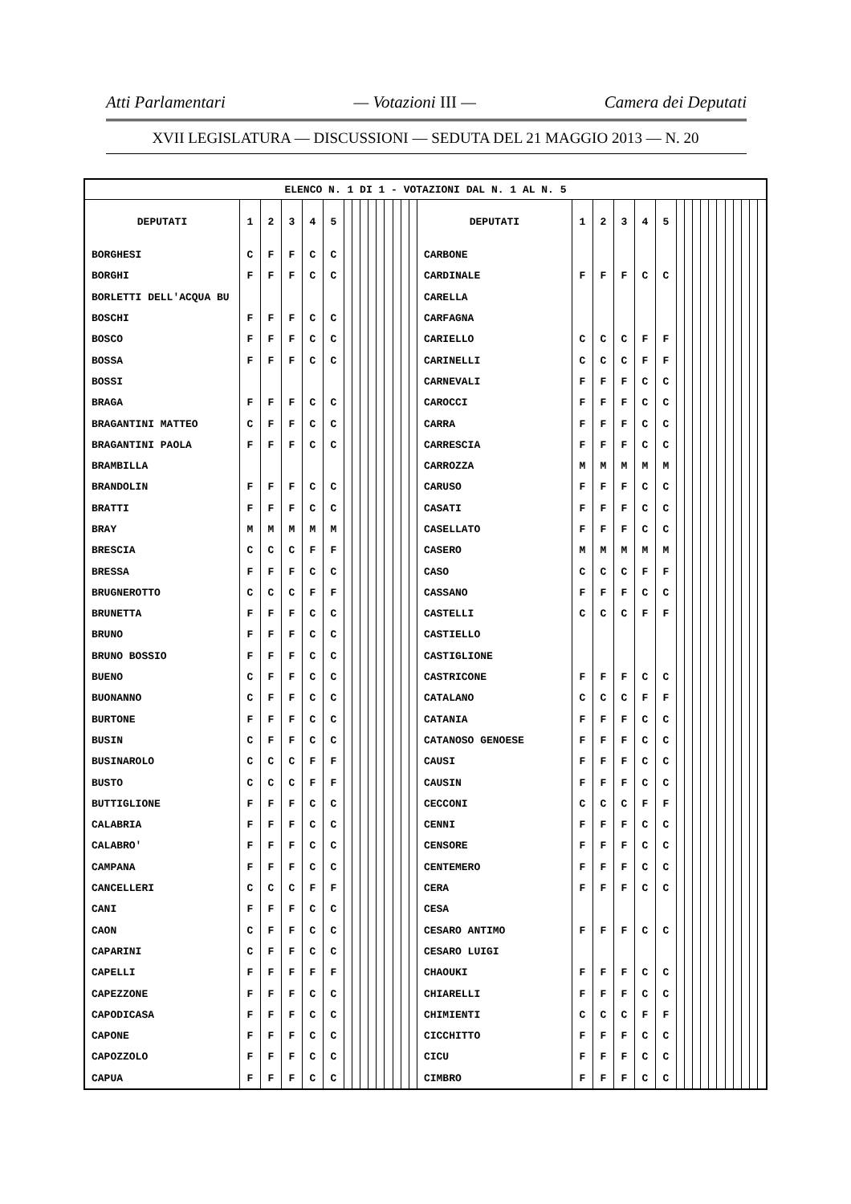Atti Parlamentari — Votazioni III — Camera dei Deputati
XVII LEGISLATURA — DISCUSSIONI — SEDUTA DEL 21 MAGGIO 2013 — N. 20
| ELENCO N. 1 DI 1 - VOTAZIONI DAL N. 1 AL N. 5 | | | | | | | | | | | | | | | | | | | | | | | | | | | | | | | |
| --- | --- | --- | --- | --- | --- | --- | --- | --- | --- | --- | --- | --- | --- | --- | --- | --- | --- | --- | --- | --- | --- | --- | --- | --- | --- | --- | --- | --- | --- | --- | --- |
| DEPUTATI | 1 | 2 | 3 | 4 | 5 | | | | | | | | | | DEPUTATI | 1 | 2 | 3 | 4 | 5 | | | | | | | | | | | |
| BORGHESI | C | F | F | C | C | | | | | | | | | | CARBONE | | | | | | | | | | | | | | | | |
| BORGHI | F | F | F | C | C | | | | | | | | | | CARDINALE | F | F | F | C | C | | | | | | | | | | | |
| BORLETTI DELL'ACQUA BU | | | | | | | | | | | | | | | CARELLA | | | | | | | | | | | | | | | | |
| BOSCHI | F | F | F | C | C | | | | | | | | | | CARFAGNA | | | | | | | | | | | | | | | | |
| BOSCO | F | F | F | C | C | | | | | | | | | | CARIELLO | C | C | C | F | F | | | | | | | | | | | |
| BOSSA | F | F | F | C | C | | | | | | | | | | CARINELLI | C | C | C | F | F | | | | | | | | | | | |
| BOSSI | | | | | | | | | | | | | | | CARNEVALI | F | F | F | C | C | | | | | | | | | | | |
| BRAGA | F | F | F | C | C | | | | | | | | | | CAROCCI | F | F | F | C | C | | | | | | | | | | | |
| BRAGANTINI MATTEO | C | F | F | C | C | | | | | | | | | | CARRA | F | F | F | C | C | | | | | | | | | | | |
| BRAGANTINI PAOLA | F | F | F | C | C | | | | | | | | | | CARRESCIA | F | F | F | C | C | | | | | | | | | | | |
| BRAMBILLA | | | | | | | | | | | | | | | CARROZZA | M | M | M | M | M | | | | | | | | | | | |
| BRANDOLIN | F | F | F | C | C | | | | | | | | | | CARUSO | F | F | F | C | C | | | | | | | | | | | |
| BRATTI | F | F | F | C | C | | | | | | | | | | CASATI | F | F | F | C | C | | | | | | | | | | | |
| BRAY | M | M | M | M | M | | | | | | | | | | CASELLATO | F | F | F | C | C | | | | | | | | | | | |
| BRESCIA | C | C | C | F | F | | | | | | | | | | CASERO | M | M | M | M | M | | | | | | | | | | | |
| BRESSA | F | F | F | C | C | | | | | | | | | | CASO | C | C | C | F | F | | | | | | | | | | | |
| BRUGNEROTTO | C | C | C | F | F | | | | | | | | | | CASSANO | F | F | F | C | C | | | | | | | | | | | |
| BRUNETTA | F | F | F | C | C | | | | | | | | | | CASTELLI | C | C | C | F | F | | | | | | | | | | | |
| BRUNO | F | F | F | C | C | | | | | | | | | | CASTIELLO | | | | | | | | | | | | | | | | |
| BRUNO BOSSIO | F | F | F | C | C | | | | | | | | | | CASTIGLIONE | | | | | | | | | | | | | | | | |
| BUENO | C | F | F | C | C | | | | | | | | | | CASTRICONE | F | F | F | C | C | | | | | | | | | | | |
| BUONANNO | C | F | F | C | C | | | | | | | | | | CATALANO | C | C | C | F | F | | | | | | | | | | | |
| BURTONE | F | F | F | C | C | | | | | | | | | | CATANIA | F | F | F | C | C | | | | | | | | | | | |
| BUSIN | C | F | F | C | C | | | | | | | | | | CATANOSO GENOESE | F | F | F | C | C | | | | | | | | | | | |
| BUSINAROLO | C | C | C | F | F | | | | | | | | | | CAUSI | F | F | F | C | C | | | | | | | | | | | |
| BUSTO | C | C | C | F | F | | | | | | | | | | CAUSIN | F | F | F | C | C | | | | | | | | | | | |
| BUTTIGLIONE | F | F | F | C | C | | | | | | | | | | CECCONI | C | C | C | F | F | | | | | | | | | | | |
| CALABRIA | F | F | F | C | C | | | | | | | | | | CENNI | F | F | F | C | C | | | | | | | | | | | |
| CALABRO' | F | F | F | C | C | | | | | | | | | | CENSORE | F | F | F | C | C | | | | | | | | | | | |
| CAMPANA | F | F | F | C | C | | | | | | | | | | CENTEMERO | F | F | F | C | C | | | | | | | | | | | |
| CANCELLERI | C | C | C | F | F | | | | | | | | | | CERA | F | F | F | C | C | | | | | | | | | | | |
| CANI | F | F | F | C | C | | | | | | | | | | CESA | | | | | | | | | | | | | | | | |
| CAON | C | F | F | C | C | | | | | | | | | | CESARO ANTIMO | F | F | F | C | C | | | | | | | | | | | |
| CAPARINI | C | F | F | C | C | | | | | | | | | | CESARO LUIGI | | | | | | | | | | | | | | | | |
| CAPELLI | F | F | F | F | F | | | | | | | | | | CHAOUKI | F | F | F | C | C | | | | | | | | | | | |
| CAPEZZONE | F | F | F | C | C | | | | | | | | | | CHIARELLI | F | F | F | C | C | | | | | | | | | | | |
| CAPODICASA | F | F | F | C | C | | | | | | | | | | CHIMIENTI | C | C | C | F | F | | | | | | | | | | | |
| CAPONE | F | F | F | C | C | | | | | | | | | | CICCHITTO | F | F | F | C | C | | | | | | | | | | | |
| CAPOZZOLO | F | F | F | C | C | | | | | | | | | | CICU | F | F | F | C | C | | | | | | | | | | | |
| CAPUA | F | F | F | C | C | | | | | | | | | | CIMBRO | F | F | F | C | C | | | | | | | | | | | |